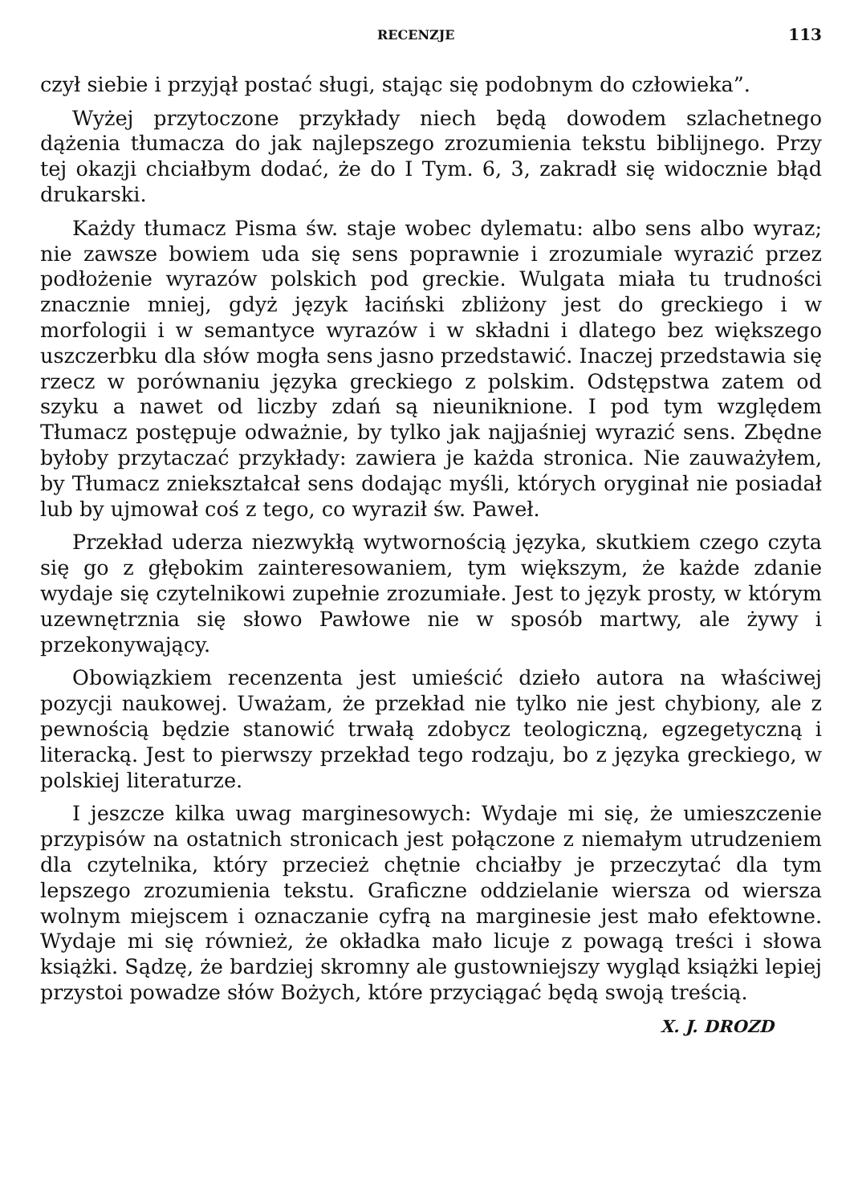RECENZJE 113
czył siebie i przyjął postać sługi, stając się podobnym do człowieka”.
Wyżej przytoczone przykłady niech będą dowodem szlachetnego dążenia tłumacza do jak najlepszego zrozumienia tekstu biblijnego. Przy tej okazji chciałbym dodać, że do I Tym. 6, 3, zakradł się widocznie błąd drukarski.
Każdy tłumacz Pisma św. staje wobec dylematu: albo sens albo wyraz; nie zawsze bowiem uda się sens poprawnie i zrozumiale wyrazić przez podłożenie wyrazów polskich pod greckie. Wulgata miała tu trudności znacznie mniej, gdyż język łaciński zbliżony jest do greckiego i w morfologii i w semantyce wyrazów i w składni i dlatego bez większego uszczerbku dla słów mogła sens jasno przedstawić. Inaczej przedstawia się rzecz w porównaniu języka greckiego z polskim. Odstępstwa zatem od szyku a nawet od liczby zdań są nieuniknione. I pod tym względem Tłumacz postępuje odważnie, by tylko jak najjaśniej wyrazić sens. Zbędne byłoby przytaczać przykłady: zawiera je każda stronica. Nie zauważyłem, by Tłumacz zniekształcał sens dodając myśli, których oryginał nie posiadał lub by ujmował coś z tego, co wyraził św. Paweł.
Przekład uderza niezwykłą wytwornością języka, skutkiem czego czyta się go z głębokim zainteresowaniem, tym większym, że każde zdanie wydaje się czytelnikowi zupełnie zrozumiałe. Jest to język prosty, w którym uzewnętrznia się słowo Pawłowe nie w sposób martwy, ale żywy i przekonywający.
Obowiązkiem recenzenta jest umieścić dzieło autora na właściwej pozycji naukowej. Uważam, że przekład nie tylko nie jest chybiony, ale z pewnością będzie stanowić trwałą zdobycz teologiczną, egzegetyczną i literacką. Jest to pierwszy przekład tego rodzaju, bo z języka greckiego, w polskiej literaturze.
I jeszcze kilka uwag marginesowych: Wydaje mi się, że umieszczenie przypisów na ostatnich stronicach jest połączone z niemałym utrudzeniem dla czytelnika, który przecież chętnie chciałby je przeczytać dla tym lepszego zrozumienia tekstu. Graficzne oddzielanie wiersza od wiersza wolnym miejscem i oznaczanie cyfrą na marginesie jest mało efektowne. Wydaje mi się również, że okładka mało licuje z powagą treści i słowa książki. Sądzę, że bardziej skromny ale gustowniejszy wygląd książki lepiej przystoi powadze słów Bożych, które przyciągać będą swoją treścią.
X. J. DROZD